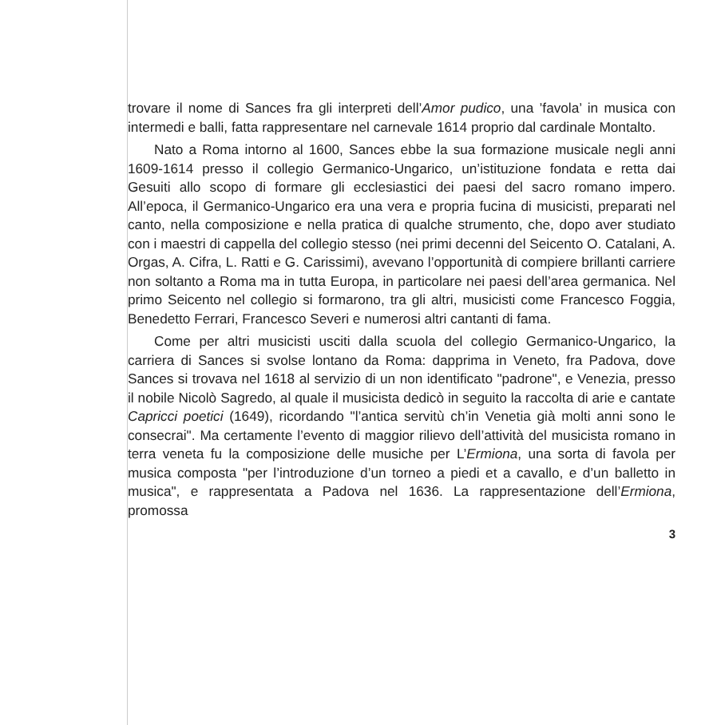trovare il nome di Sances fra gli interpreti dell’Amor pudico, una ’favola’ in musica con intermedi e balli, fatta rappresentare nel carnevale 1614 proprio dal cardinale Montalto.
Nato a Roma intorno al 1600, Sances ebbe la sua formazione musicale negli anni 1609-1614 presso il collegio Germanico-Ungarico, un’istituzione fondata e retta dai Gesuiti allo scopo di formare gli ecclesiastici dei paesi del sacro romano impero. All’epoca, il Germanico-Ungarico era una vera e propria fucina di musicisti, preparati nel canto, nella composizione e nella pratica di qualche strumento, che, dopo aver studiato con i maestri di cappella del collegio stesso (nei primi decenni del Seicento O. Catalani, A. Orgas, A. Cifra, L. Ratti e G. Carissimi), avevano l’opportunità di compiere brillanti carriere non soltanto a Roma ma in tutta Europa, in particolare nei paesi dell’area germanica. Nel primo Seicento nel collegio si formarono, tra gli altri, musicisti come Francesco Foggia, Benedetto Ferrari, Francesco Severi e numerosi altri cantanti di fama.
Come per altri musicisti usciti dalla scuola del collegio Germanico-Ungarico, la carriera di Sances si svolse lontano da Roma: dapprima in Veneto, fra Padova, dove Sances si trovava nel 1618 al servizio di un non identificato "padrone", e Venezia, presso il nobile Nicolò Sagredo, al quale il musicista dedicò in seguito la raccolta di arie e cantate Capricci poetici (1649), ricordando "l’antica servitù ch’in Venetia già molti anni sono le consecrai". Ma certamente l’evento di maggior rilievo dell’attività del musicista romano in terra veneta fu la composizione delle musiche per L’Ermiona, una sorta di favola per musica composta "per l’introduzione d’un torneo a piedi et a cavallo, e d’un balletto in musica", e rappresentata a Padova nel 1636. La rappresentazione dell’Ermiona, promossa
3